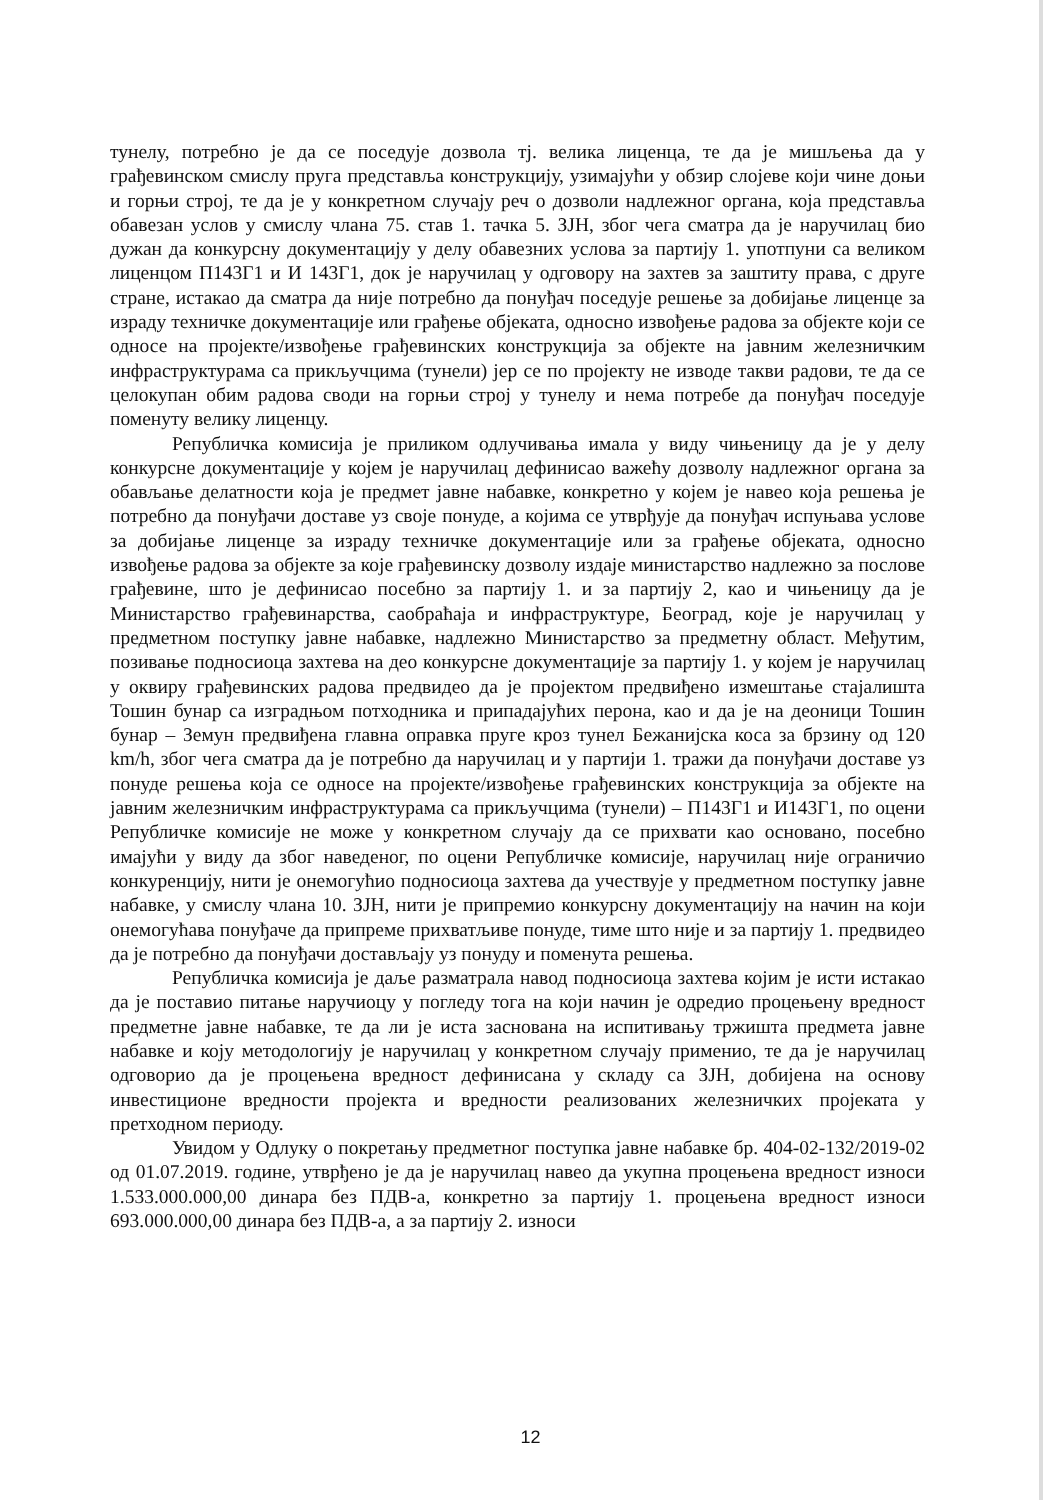тунелу, потребно је да се поседује дозвола тј. велика лиценца, те да је мишљења да у грађевинском смислу пруга представља конструкцију, узимајући у обзир слојеве који чине доњи и горњи строј, те да је у конкретном случају реч о дозволи надлежног органа, која представља обавезан услов у смислу члана 75. став 1. тачка 5. ЗЈН, због чега сматра да је наручилац био дужан да конкурсну документацију у делу обавезних услова за партију 1. употпуни са великом лиценцом П143Г1 и И 143Г1, док је наручилац у одговору на захтев за заштиту права, с друге стране, истакао да сматра да није потребно да понуђач поседује решење за добијање лиценце за израду техничке документације или грађење објеката, односно извођење радова за објекте који се односе на пројекте/извођење грађевинских конструкција за објекте на јавним железничким инфраструктурама са прикључцима (тунели) јер се по пројекту не изводе такви радови, те да се целокупан обим радова своди на горњи строј у тунелу и нема потребе да понуђач поседује поменуту велику лиценцу.
Републичка комисија је приликом одлучивања имала у виду чињеницу да је у делу конкурсне документације у којем је наручилац дефинисао важећу дозволу надлежног органа за обављање делатности која је предмет јавне набавке, конкретно у којем је навео која решења је потребно да понуђачи доставе уз своје понуде, а којима се утврђује да понуђач испуњава услове за добијање лиценце за израду техничке документације или за грађење објеката, односно извођење радова за објекте за које грађевинску дозволу издаје министарство надлежно за послове грађевине, што је дефинисао посебно за партију 1. и за партију 2, као и чињеницу да је Министарство грађевинарства, саобраћаја и инфраструктуре, Београд, које је наручилац у предметном поступку јавне набавке, надлежно Министарство за предметну област. Међутим, позивање подносиоца захтева на део конкурсне документације за партију 1. у којем је наручилац у оквиру грађевинских радова предвидео да је пројектом предвиђено измештање стајалишта Тошин бунар са изградњом потходника и припадајућих перона, као и да је на деоници Тошин бунар – Земун предвиђена главна оправка пруге кроз тунел Бежанијска коса за брзину од 120 km/h, због чега сматра да је потребно да наручилац и у партији 1. тражи да понуђачи доставе уз понуде решења која се односе на пројекте/извођење грађевинских конструкција за објекте на јавним железничким инфраструктурама са прикључцима (тунели) – П143Г1 и И143Г1, по оцени Републичке комисије не може у конкретном случају да се прихвати као основано, посебно имајући у виду да због наведеног, по оцени Републичке комисије, наручилац није ограничио конкуренцију, нити је онемогућио подносиоца захтева да учествује у предметном поступку јавне набавке, у смислу члана 10. ЗЈН, нити је припремио конкурсну документацију на начин на који онемогућава понуђаче да припреме прихватљиве понуде, тиме што није и за партију 1. предвидео да је потребно да понуђачи достављају уз понуду и поменута решења.
Републичка комисија је даље разматрала навод подносиоца захтева којим је исти истакао да је поставио питање наручиоцу у погледу тога на који начин је одредио процењену вредност предметне јавне набавке, те да ли је иста заснована на испитивању тржишта предмета јавне набавке и коју методологију је наручилац у конкретном случају применио, те да је наручилац одговорио да је процењена вредност дефинисана у складу са ЗЈН, добијена на основу инвестиционе вредности пројекта и вредности реализованих железничких пројеката у претходном периоду.
Увидом у Одлуку о покретању предметног поступка јавне набавке бр. 404-02-132/2019-02 од 01.07.2019. године, утврђено је да је наручилац навео да укупна процењена вредност износи 1.533.000.000,00 динара без ПДВ-а, конкретно за партију 1. процењена вредност износи 693.000.000,00 динара без ПДВ-а, а за партију 2. износи
12